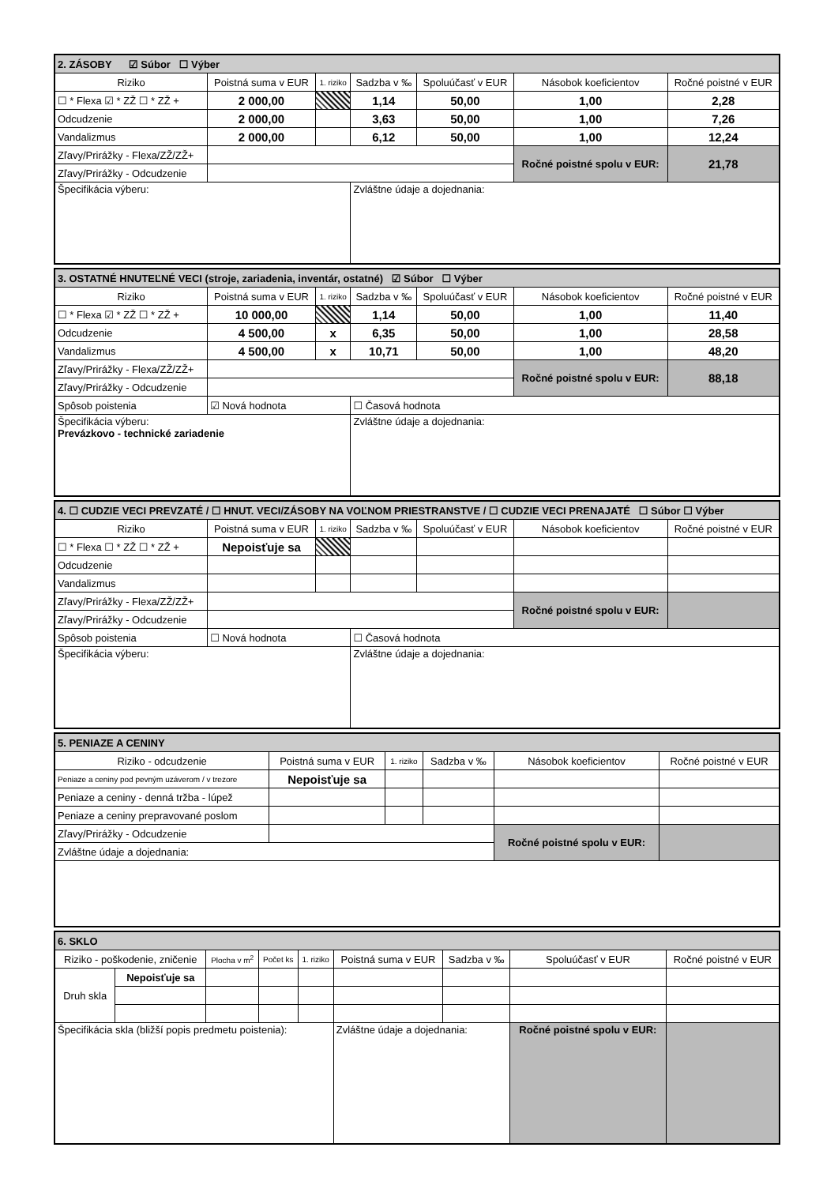| 2. ZÁSOBY ☑ Súbor ☐ Výber | | | | | | |
| Riziko | Poistná suma v EUR | 1. riziko | Sadzba v ‰ | Spoluúčasť v EUR | Násobok koeficientov | Ročné poistné v EUR |
| ☐ * Flexa ☑ * ZŽ ☐ * ZŽ + | 2 000,00 | | 1,14 | 50,00 | 1,00 | 2,28 |
| Odcudzenie | 2 000,00 | | 3,63 | 50,00 | 1,00 | 7,26 |
| Vandalizmus | 2 000,00 | | 6,12 | 50,00 | 1,00 | 12,24 |
| Zľavy/Prirážky - Flexa/ZŽ/ZŽ+ | | | | | Ročné poistné spolu v EUR: | 21,78 |
| Zľavy/Prirážky - Odcudzenie | | | | | | |
| Špecifikácia výberu: | | | Zvláštne údaje a dojednania: | | | |
| 3. OSTATNÉ HNUTEĽNÉ VECI (stroje, zariadenia, inventár, ostatné) ☑ Súbor ☐ Výber | | | | | | |
| Riziko | Poistná suma v EUR | 1. riziko | Sadzba v ‰ | Spoluúčasť v EUR | Násobok koeficientov | Ročné poistné v EUR |
| ☐ * Flexa ☑ * ZŽ ☐ * ZŽ + | 10 000,00 | | 1,14 | 50,00 | 1,00 | 11,40 |
| Odcudzenie | 4 500,00 | x | 6,35 | 50,00 | 1,00 | 28,58 |
| Vandalizmus | 4 500,00 | x | 10,71 | 50,00 | 1,00 | 48,20 |
| Zľavy/Prirážky - Flexa/ZŽ/ZŽ+ | | | | | Ročné poistné spolu v EUR: | 88,18 |
| Zľavy/Prirážky - Odcudzenie | | | | | | |
| Spôsob poistenia | ☑ Nová hodnota | | ☐ Časová hodnota | | | |
| Špecifikácia výberu: Prevázkovo - technické zariadenie | | | Zvláštne údaje a dojednania: | | | |
| 4. ☐ CUDZIE VECI PREVZATÉ / ☐ HNUT. VECI/ZÁSOBY NA VOĽNOM PRIESTRANSTVE / ☐ CUDZIE VECI PRENAJATÉ ☐ Súbor ☐ Výber | | | | | | |
| Riziko | Poistná suma v EUR | 1. riziko | Sadzba v ‰ | Spoluúčasť v EUR | Násobok koeficientov | Ročné poistné v EUR |
| ☐ * Flexa ☐ * ZŽ ☐ * ZŽ + | Nepoisťuje sa | | | | | |
| Odcudzenie | | | | | | |
| Vandalizmus | | | | | | |
| Zľavy/Prirážky - Flexa/ZŽ/ZŽ+ | | | | | Ročné poistné spolu v EUR: | |
| Zľavy/Prirážky - Odcudzenie | | | | | | |
| Spôsob poistenia | ☐ Nová hodnota | | ☐ Časová hodnota | | | |
| Špecifikácia výberu: | | | Zvláštne údaje a dojednania: | | | |
| 5. PENIAZE A CENINY | | | | | |
| Riziko - odcudzenie | Poistná suma v EUR | 1. riziko | Sadzba v ‰ | Násobok koeficientov | Ročné poistné v EUR |
| Peniaze a ceniny pod pevným uzáverom / v trezore | Nepoisťuje sa | | | | |
| Peniaze a ceniny - denná tržba - lúpež | | | | | |
| Peniaze a ceniny prepravované poslom | | | | | |
| Zľavy/Prirážky - Odcudzenie | | | | Ročné poistné spolu v EUR: | |
| Zvláštne údaje a dojednania: | | | | | |
| 6. SKLO | | | | | | | | |
| Riziko - poškodenie, zničenie | | Plocha v m<sup>2</sup> | Počet ks | 1. riziko | Poistná suma v EUR | Sadzba v ‰ | Spoluúčasť v EUR | Ročné poistné v EUR |
| Druh skla | Nepoisťuje sa | | | | | | | |
| Špecifikácia skla (bližší popis predmetu poistenia): | | | | | Zvláštne údaje a dojednania: | | Ročné poistné spolu v EUR: | |